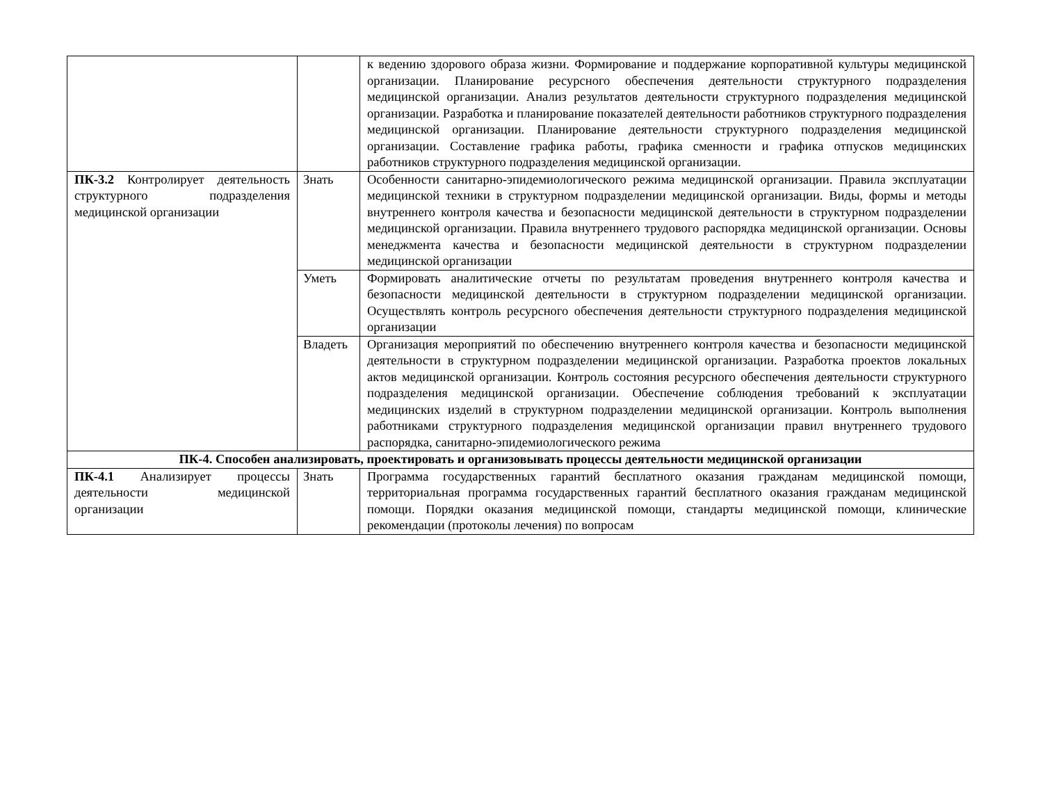| | | к ведению здорового образа жизни. Формирование и поддержание корпоративной культуры медицинской организации. Планирование ресурсного обеспечения деятельности структурного подразделения медицинской организации. Анализ результатов деятельности структурного подразделения медицинской организации. Разработка и планирование показателей деятельности работников структурного подразделения медицинской организации. Планирование деятельности структурного подразделения медицинской организации. Составление графика работы, графика сменности и графика отпусков медицинских работников структурного подразделения медицинской организации. |
| ПК-3.2 Контролирует деятельность структурного подразделения медицинской организации | Знать | Особенности санитарно-эпидемиологического режима медицинской организации. Правила эксплуатации медицинской техники в структурном подразделении медицинской организации. Виды, формы и методы внутреннего контроля качества и безопасности медицинской деятельности в структурном подразделении медицинской организации. Правила внутреннего трудового распорядка медицинской организации. Основы менеджмента качества и безопасности медицинской деятельности в структурном подразделении медицинской организации |
| | Уметь | Формировать аналитические отчеты по результатам проведения внутреннего контроля качества и безопасности медицинской деятельности в структурном подразделении медицинской организации. Осуществлять контроль ресурсного обеспечения деятельности структурного подразделения медицинской организации |
| | Владеть | Организация мероприятий по обеспечению внутреннего контроля качества и безопасности медицинской деятельности в структурном подразделении медицинской организации. Разработка проектов локальных актов медицинской организации. Контроль состояния ресурсного обеспечения деятельности структурного подразделения медицинской организации. Обеспечение соблюдения требований к эксплуатации медицинских изделий в структурном подразделении медицинской организации. Контроль выполнения работниками структурного подразделения медицинской организации правил внутреннего трудового распорядка, санитарно-эпидемиологического режима |
| ПК-4. Способен анализировать, проектировать и организовывать процессы деятельности медицинской организации | | |
| ПК-4.1 Анализирует процессы деятельности медицинской организации | Знать | Программа государственных гарантий бесплатного оказания гражданам медицинской помощи, территориальная программа государственных гарантий бесплатного оказания гражданам медицинской помощи. Порядки оказания медицинской помощи, стандарты медицинской помощи, клинические рекомендации (протоколы лечения) по вопросам |